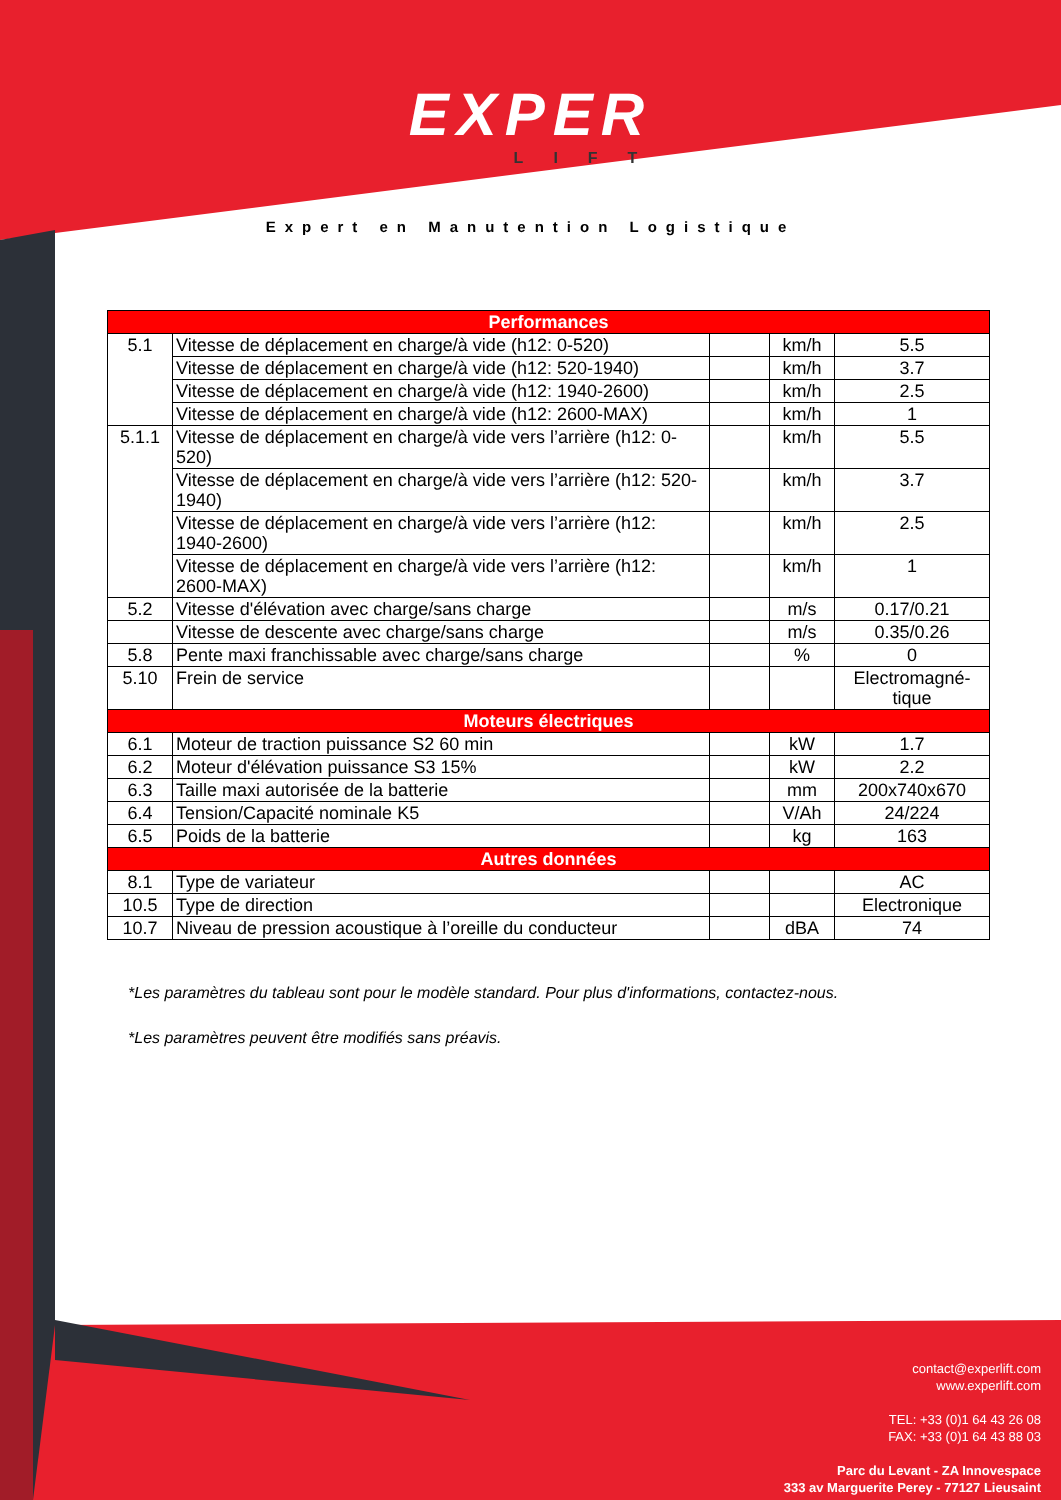EXPER
LIFT
Expert en Manutention Logistique
| Performances | | | | |
| --- | --- | --- | --- | --- |
| 5.1 | Vitesse de déplacement en charge/à vide (h12: 0-520) | | km/h | 5.5 |
| | Vitesse de déplacement en charge/à vide (h12: 520-1940) | | km/h | 3.7 |
| | Vitesse de déplacement en charge/à vide (h12: 1940-2600) | | km/h | 2.5 |
| | Vitesse de déplacement en charge/à vide (h12: 2600-MAX) | | km/h | 1 |
| 5.1.1 | Vitesse de déplacement en charge/à vide vers l’arrière (h12: 0-520) | | km/h | 5.5 |
| | Vitesse de déplacement en charge/à vide vers l’arrière (h12: 520-1940) | | km/h | 3.7 |
| | Vitesse de déplacement en charge/à vide vers l’arrière (h12: 1940-2600) | | km/h | 2.5 |
| | Vitesse de déplacement en charge/à vide vers l’arrière (h12: 2600-MAX) | | km/h | 1 |
| 5.2 | Vitesse d'élévation avec charge/sans charge | | m/s | 0.17/0.21 |
| | Vitesse de descente avec charge/sans charge | | m/s | 0.35/0.26 |
| 5.8 | Pente maxi franchissable avec charge/sans charge | | % | 0 |
| 5.10 | Frein de service | | | Electromagné-tique |
| Moteurs électriques | | | | |
| 6.1 | Moteur de traction puissance S2 60 min | | kW | 1.7 |
| 6.2 | Moteur d'élévation puissance S3 15% | | kW | 2.2 |
| 6.3 | Taille maxi autorisée de la batterie | | mm | 200x740x670 |
| 6.4 | Tension/Capacité nominale K5 | | V/Ah | 24/224 |
| 6.5 | Poids de la batterie | | kg | 163 |
| Autres données | | | | |
| 8.1 | Type de variateur | | | AC |
| 10.5 | Type de direction | | | Electronique |
| 10.7 | Niveau de pression acoustique à l’oreille du conducteur | | dBA | 74 |
*Les paramètres du tableau sont pour le modèle standard. Pour plus d'informations, contactez-nous.
*Les paramètres peuvent être modifiés sans préavis.
contact@experlift.com
www.experlift.com
TEL: +33 (0)1 64 43 26 08
FAX: +33 (0)1 64 43 88 03
Parc du Levant - ZA Innovespace
333 av Marguerite Perey - 77127 Lieusaint